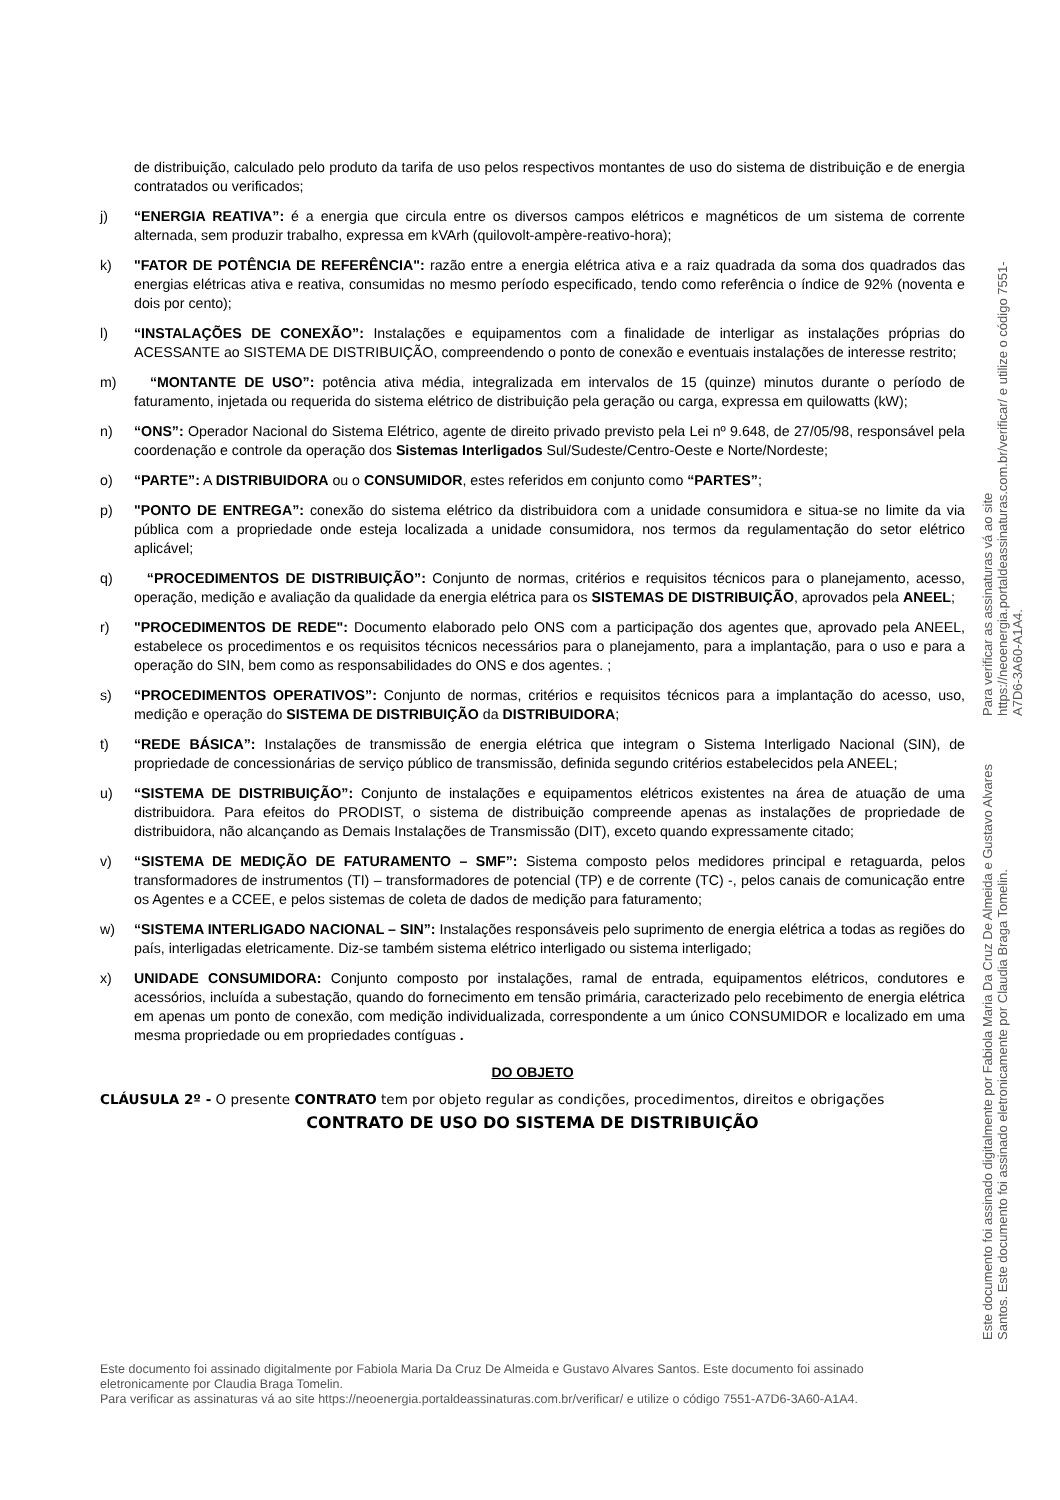de distribuição, calculado pelo produto da tarifa de uso pelos respectivos montantes de uso do sistema de distribuição e de energia contratados ou verificados;
j) “ENERGIA REATIVA”: é a energia que circula entre os diversos campos elétricos e magnéticos de um sistema de corrente alternada, sem produzir trabalho, expressa em kVArh (quilovolt-ampère-reativo-hora);
k) "FATOR DE POTÊNCIA DE REFERÊNCIA": razão entre a energia elétrica ativa e a raiz quadrada da soma dos quadrados das energias elétricas ativa e reativa, consumidas no mesmo período especificado, tendo como referência o índice de 92% (noventa e dois por cento);
l) “INSTALAÇÕES DE CONEXÃO”: Instalações e equipamentos com a finalidade de interligar as instalações próprias do ACESSANTE ao SISTEMA DE DISTRIBUIÇÃO, compreendendo o ponto de conexão e eventuais instalações de interesse restrito;
m) “MONTANTE DE USO”: potência ativa média, integralizada em intervalos de 15 (quinze) minutos durante o período de faturamento, injetada ou requerida do sistema elétrico de distribuição pela geração ou carga, expressa em quilowatts (kW);
n) “ONS”: Operador Nacional do Sistema Elétrico, agente de direito privado previsto pela Lei nº 9.648, de 27/05/98, responsável pela coordenação e controle da operação dos Sistemas Interligados Sul/Sudeste/Centro-Oeste e Norte/Nordeste;
o) “PARTE”: A DISTRIBUIDORA ou o CONSUMIDOR, estes referidos em conjunto como “PARTES”;
p) "PONTO DE ENTREGA”: conexão do sistema elétrico da distribuidora com a unidade consumidora e situa-se no limite da via pública com a propriedade onde esteja localizada a unidade consumidora, nos termos da regulamentação do setor elétrico aplicável;
q) “PROCEDIMENTOS DE DISTRIBUIÇÃO”: Conjunto de normas, critérios e requisitos técnicos para o planejamento, acesso, operação, medição e avaliação da qualidade da energia elétrica para os SISTEMAS DE DISTRIBUIÇÃO, aprovados pela ANEEL;
r) "PROCEDIMENTOS DE REDE": Documento elaborado pelo ONS com a participação dos agentes que, aprovado pela ANEEL, estabelece os procedimentos e os requisitos técnicos necessários para o planejamento, para a implantação, para o uso e para a operação do SIN, bem como as responsabilidades do ONS e dos agentes. ;
s) “PROCEDIMENTOS OPERATIVOS”: Conjunto de normas, critérios e requisitos técnicos para a implantação do acesso, uso, medição e operação do SISTEMA DE DISTRIBUIÇÃO da DISTRIBUIDORA;
t) “REDE BÁSICA”: Instalações de transmissão de energia elétrica que integram o Sistema Interligado Nacional (SIN), de propriedade de concessionárias de serviço público de transmissão, definida segundo critérios estabelecidos pela ANEEL;
u) “SISTEMA DE DISTRIBUIÇÃO”: Conjunto de instalações e equipamentos elétricos existentes na área de atuação de uma distribuidora. Para efeitos do PRODIST, o sistema de distribuição compreende apenas as instalações de propriedade de distribuidora, não alcançando as Demais Instalações de Transmissão (DIT), exceto quando expressamente citado;
v) “SISTEMA DE MEDIÇÃO DE FATURAMENTO – SMF”: Sistema composto pelos medidores principal e retaguarda, pelos transformadores de instrumentos (TI) – transformadores de potencial (TP) e de corrente (TC) -, pelos canais de comunicação entre os Agentes e a CCEE, e pelos sistemas de coleta de dados de medição para faturamento;
w) “SISTEMA INTERLIGADO NACIONAL – SIN”: Instalações responsáveis pelo suprimento de energia elétrica a todas as regiões do país, interligadas eletricamente. Diz-se também sistema elétrico interligado ou sistema interligado;
x) UNIDADE CONSUMIDORA: Conjunto composto por instalações, ramal de entrada, equipamentos elétricos, condutores e acessórios, incluída a subestação, quando do fornecimento em tensão primária, caracterizado pelo recebimento de energia elétrica em apenas um ponto de conexão, com medição individualizada, correspondente a um único CONSUMIDOR e localizado em uma mesma propriedade ou em propriedades contíguas .
DO OBJETO
CLÁUSULA 2º - O presente CONTRATO tem por objeto regular as condições, procedimentos, direitos e obrigações
CONTRATO DE USO DO SISTEMA DE DISTRIBUIÇÃO
Este documento foi assinado digitalmente por Fabiola Maria Da Cruz De Almeida e Gustavo Alvares Santos. Este documento foi assinado eletronicamente por Claudia Braga Tomelin.
Para verificar as assinaturas vá ao site https://neoenergia.portaldeassinaturas.com.br/verificar/ e utilize o código 7551-A7D6-3A60-A1A4.
Este documento foi assinado digitalmente por Fabiola Maria Da Cruz De Almeida e Gustavo Alvares Santos. Este documento foi assinado eletronicamente por Claudia Braga Tomelin.
Para verificar as assinaturas vá ao site https://neoenergia.portaldeassinaturas.com.br/verificar/ e utilize o código 7551-A7D6-3A60-A1A4.